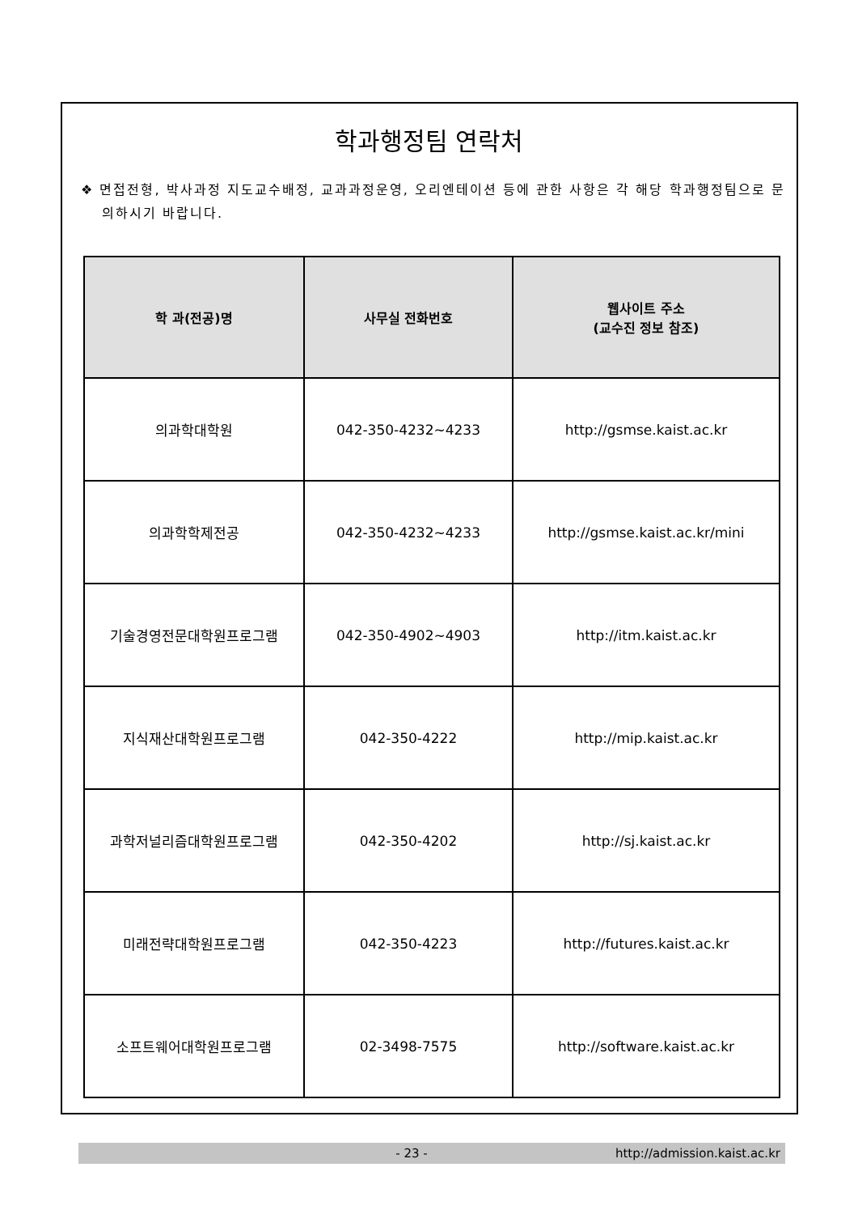학과행정팀 연락처
❖ 면접전형, 박사과정 지도교수배정, 교과과정운영, 오리엔테이션 등에 관한 사항은 각 해당 학과행정팀으로 문의하시기 바랍니다.
| 학 과(전공)명 | 사무실 전화번호 | 웹사이트 주소 (교수진 정보 참조) |
| --- | --- | --- |
| 의과학대학원 | 042-350-4232~4233 | http://gsmse.kaist.ac.kr |
| 의과학학제전공 | 042-350-4232~4233 | http://gsmse.kaist.ac.kr/mini |
| 기술경영전문대학원프로그램 | 042-350-4902~4903 | http://itm.kaist.ac.kr |
| 지식재산대학원프로그램 | 042-350-4222 | http://mip.kaist.ac.kr |
| 과학저널리즘대학원프로그램 | 042-350-4202 | http://sj.kaist.ac.kr |
| 미래전략대학원프로그램 | 042-350-4223 | http://futures.kaist.ac.kr |
| 소프트웨어대학원프로그램 | 02-3498-7575 | http://software.kaist.ac.kr |
- 23 - http://admission.kaist.ac.kr